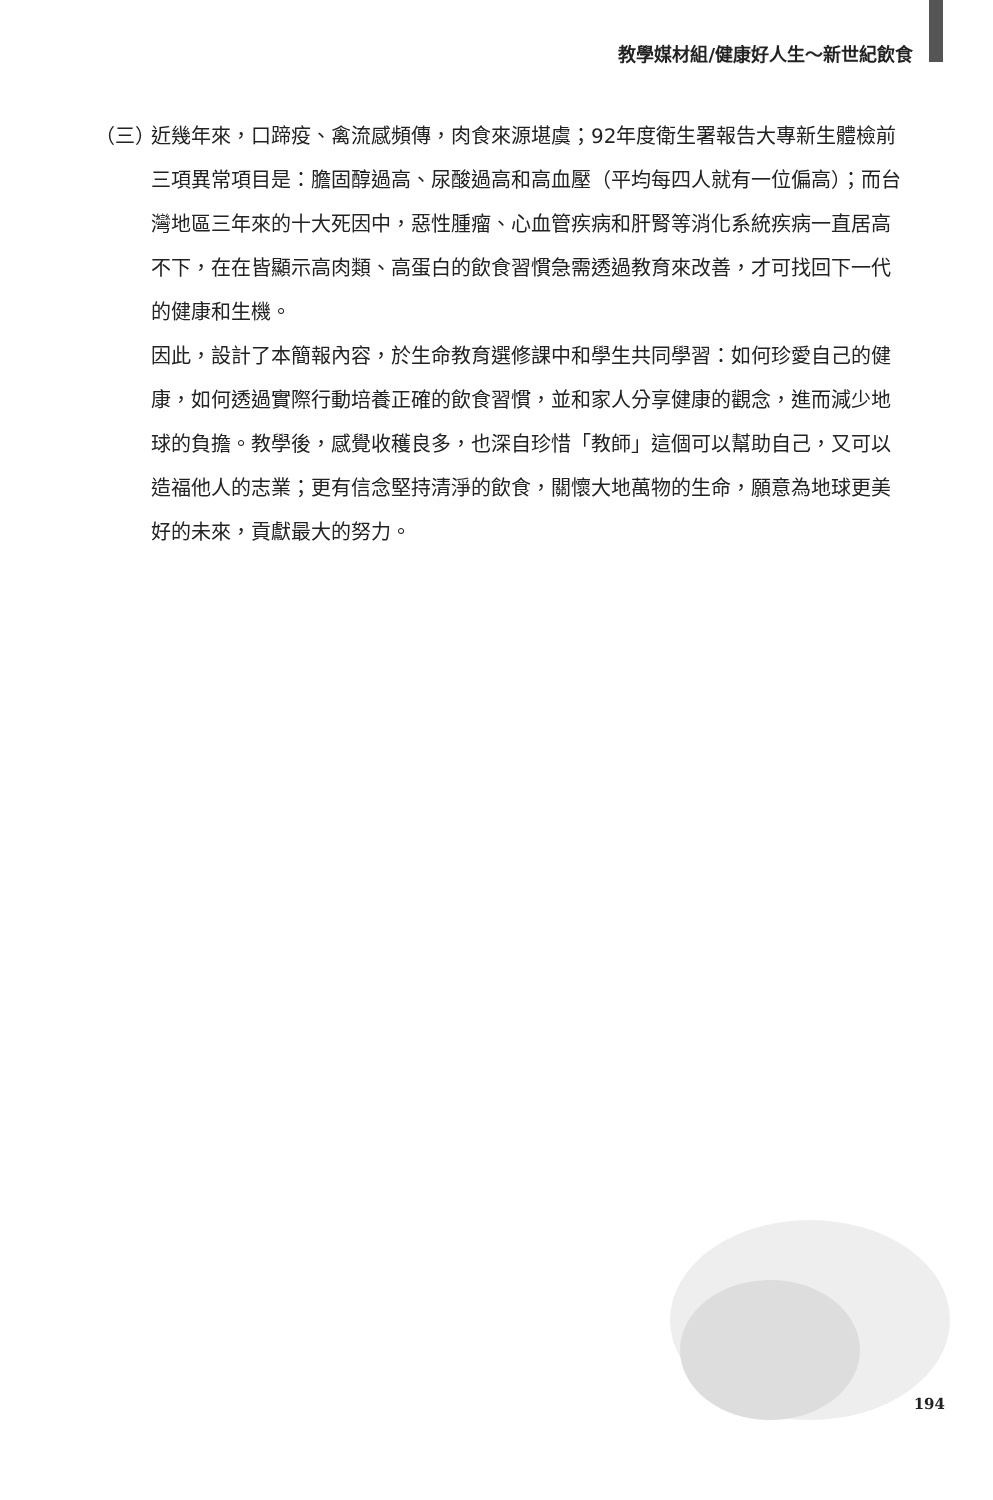教學媒材組/健康好人生～新世紀飲食
（三）
近幾年來，口蹄疫、禽流感頻傳，肉食來源堪虞；92年度衛生署報告大專新生體檢前三項異常項目是：膽固醇過高、尿酸過高和高血壓（平均每四人就有一位偏高）；而台灣地區三年來的十大死因中，惡性腫瘤、心血管疾病和肝腎等消化系統疾病一直居高不下，在在皆顯示高肉類、高蛋白的飲食習慣急需透過教育來改善，才可找回下一代的健康和生機。
因此，設計了本簡報內容，於生命教育選修課中和學生共同學習：如何珍愛自己的健康，如何透過實際行動培養正確的飲食習慣，並和家人分享健康的觀念，進而減少地球的負擔。教學後，感覺收穫良多，也深自珍惜「教師」這個可以幫助自己，又可以造福他人的志業；更有信念堅持清淨的飲食，關懷大地萬物的生命，願意為地球更美好的未來，貢獻最大的努力。
194